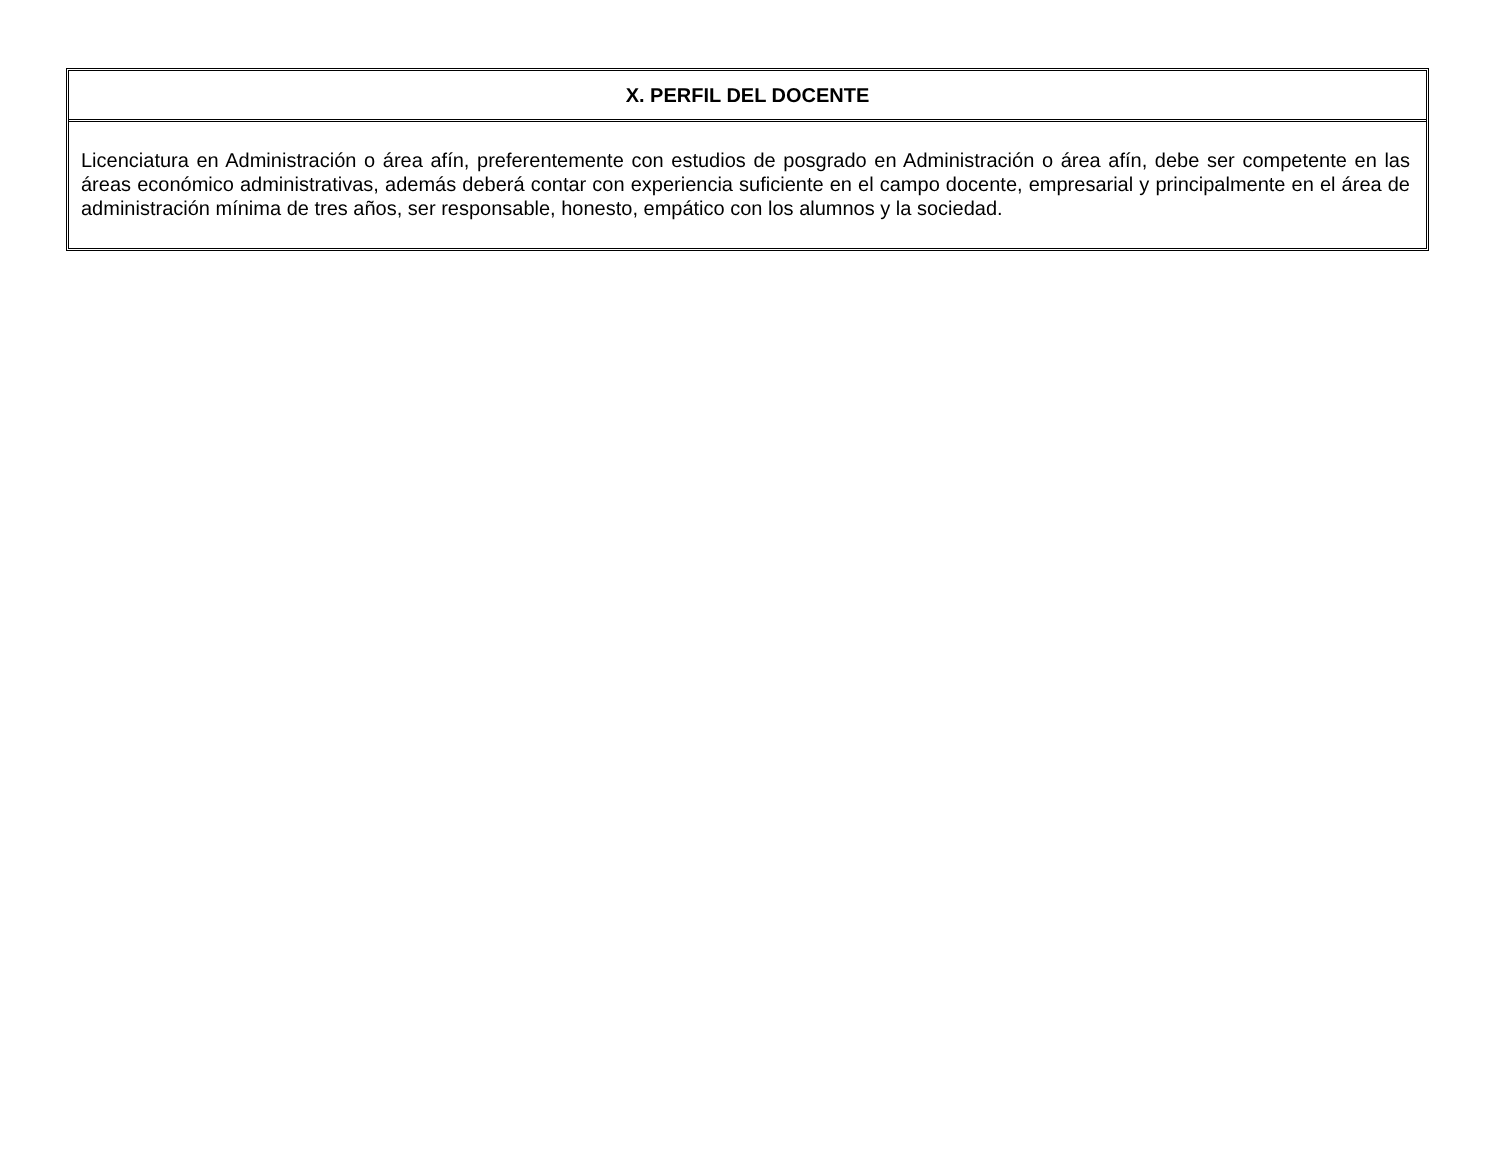| X. PERFIL DEL DOCENTE |
| --- |
| Licenciatura en Administración o área afín, preferentemente con estudios de posgrado en Administración o área afín, debe ser competente en las áreas económico administrativas, además deberá contar con experiencia suficiente en el campo docente, empresarial y principalmente en el área de administración mínima de tres años, ser responsable, honesto, empático con los alumnos y la sociedad. |